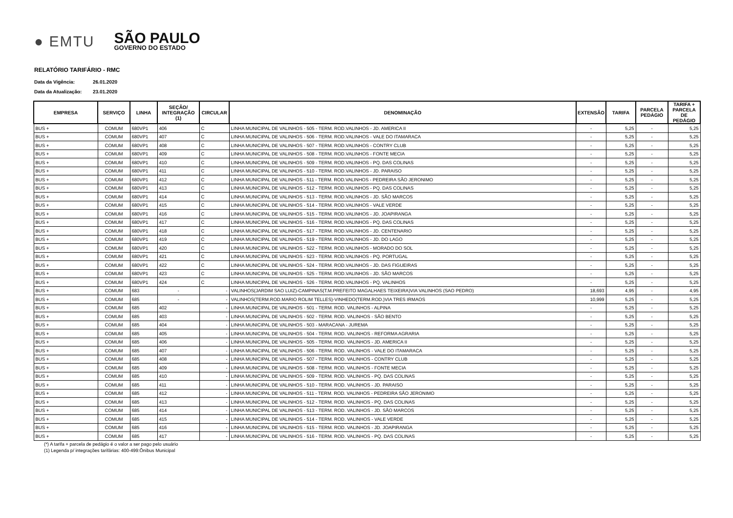● EMTU
SÃO PAULO
GOVERNO DO ESTADO
RELATÓRIO TARIFÁRIO - RMC
Data da Vigência: 26.01.2020
Data da Atualização: 23.01.2020
| EMPRESA | SERVIÇO | LINHA | SEÇÃO/ INTEGRAÇÃO (1) | CIRCULAR | DENOMINAÇÃO | EXTENSÃO | TARIFA | PARCELA PEDÁGIO | TARIFA + PARCELA DE PEDÁGIO |
| --- | --- | --- | --- | --- | --- | --- | --- | --- | --- |
| BUS + | COMUM | 680VP1 | 406 | C | LINHA MUNICIPAL DE VALINHOS - 505 - TERM. ROD.VALINHOS - JD. AMERICA II | - | 5,25 | - | 5,25 |
| BUS + | COMUM | 680VP1 | 407 | C | LINHA MUNICIPAL DE VALINHOS - 506 - TERM. ROD.VALINHOS - VALE DO ITAMARACA | - | 5,25 | - | 5,25 |
| BUS + | COMUM | 680VP1 | 408 | C | LINHA MUNICIPAL DE VALINHOS - 507 - TERM. ROD.VALINHOS - CONTRY CLUB | - | 5,25 | - | 5,25 |
| BUS + | COMUM | 680VP1 | 409 | C | LINHA MUNICIPAL DE VALINHOS - 508 - TERM. ROD.VALINHOS - FONTE MECIA | - | 5,25 | - | 5,25 |
| BUS + | COMUM | 680VP1 | 410 | C | LINHA MUNICIPAL DE VALINHOS - 509 - TERM. ROD.VALINHOS - PQ. DAS COLINAS | - | 5,25 | - | 5,25 |
| BUS + | COMUM | 680VP1 | 411 | C | LINHA MUNICIPAL DE VALINHOS - 510 - TERM. ROD.VALINHOS - JD. PARAISO | - | 5,25 | - | 5,25 |
| BUS + | COMUM | 680VP1 | 412 | C | LINHA MUNICIPAL DE VALINHOS - 511 - TERM. ROD.VALINHOS - PEDREIRA SÃO JERONIMO | - | 5,25 | - | 5,25 |
| BUS + | COMUM | 680VP1 | 413 | C | LINHA MUNICIPAL DE VALINHOS - 512 - TERM. ROD.VALINHOS - PQ. DAS COLINAS | - | 5,25 | - | 5,25 |
| BUS + | COMUM | 680VP1 | 414 | C | LINHA MUNICIPAL DE VALINHOS - 513 - TERM. ROD.VALINHOS - JD. SÃO MARCOS | - | 5,25 | - | 5,25 |
| BUS + | COMUM | 680VP1 | 415 | C | LINHA MUNICIPAL DE VALINHOS - 514 - TERM. ROD.VALINHOS - VALE VERDE | - | 5,25 | - | 5,25 |
| BUS + | COMUM | 680VP1 | 416 | C | LINHA MUNICIPAL DE VALINHOS - 515 - TERM. ROD.VALINHOS - JD. JOAPIRANGA | - | 5,25 | - | 5,25 |
| BUS + | COMUM | 680VP1 | 417 | C | LINHA MUNICIPAL DE VALINHOS - 516 - TERM. ROD.VALINHOS - PQ. DAS COLINAS | - | 5,25 | - | 5,25 |
| BUS + | COMUM | 680VP1 | 418 | C | LINHA MUNICIPAL DE VALINHOS - 517 - TERM. ROD.VALINHOS - JD. CENTENARIO | - | 5,25 | - | 5,25 |
| BUS + | COMUM | 680VP1 | 419 | C | LINHA MUNICIPAL DE VALINHOS - 519 - TERM. ROD.VALINHOS - JD. DO LAGO | - | 5,25 | - | 5,25 |
| BUS + | COMUM | 680VP1 | 420 | C | LINHA MUNICIPAL DE VALINHOS - 522 - TERM. ROD.VALINHOS - MORADO DO SOL | - | 5,25 | - | 5,25 |
| BUS + | COMUM | 680VP1 | 421 | C | LINHA MUNICIPAL DE VALINHOS - 523 - TERM. ROD.VALINHOS - PQ. PORTUGAL | - | 5,25 | - | 5,25 |
| BUS + | COMUM | 680VP1 | 422 | C | LINHA MUNICIPAL DE VALINHOS - 524 - TERM. ROD.VALINHOS - JD. DAS FIGUEIRAS | - | 5,25 | - | 5,25 |
| BUS + | COMUM | 680VP1 | 423 | C | LINHA MUNICIPAL DE VALINHOS - 525 - TERM. ROD.VALINHOS - JD. SÃO MARCOS | - | 5,25 | - | 5,25 |
| BUS + | COMUM | 680VP1 | 424 | C | LINHA MUNICIPAL DE VALINHOS - 526 - TERM. ROD.VALINHOS - PQ. VALINHOS | - | 5,25 | - | 5,25 |
| BUS + | COMUM | 683 | - | - | VALINHOS(JARDIM SAO LUIZ)-CAMPINAS(T.M.PREFEITO MAGALHAES TEIXEIRA)VIA VALINHOS (SAO PEDRO) | 18,693 | 4,95 | - | 4,95 |
| BUS + | COMUM | 685 | - | - | VALINHOS(TERM.ROD.MARIO ROLIM TELLES)-VINHEDO(TERM.ROD.)VIA TRES IRMAOS | 10,999 | 5,25 | - | 5,25 |
| BUS + | COMUM | 685 | 402 | - | LINHA MUNICIPAL DE VALINHOS - 501 - TERM. ROD. VALINHOS - ALPINA | - | 5,25 | - | 5,25 |
| BUS + | COMUM | 685 | 403 | - | LINHA MUNICIPAL DE VALINHOS - 502 - TERM. ROD. VALINHOS - SÃO BENTO | - | 5,25 | - | 5,25 |
| BUS + | COMUM | 685 | 404 | - | LINHA MUNICIPAL DE VALINHOS - 503 - MARACANA - JUREMA | - | 5,25 | - | 5,25 |
| BUS + | COMUM | 685 | 405 | - | LINHA MUNICIPAL DE VALINHOS - 504 - TERM. ROD. VALINHOS - REFORMA AGRARIA | - | 5,25 | - | 5,25 |
| BUS + | COMUM | 685 | 406 | - | LINHA MUNICIPAL DE VALINHOS - 505 - TERM. ROD. VALINHOS - JD. AMERICA II | - | 5,25 | - | 5,25 |
| BUS + | COMUM | 685 | 407 | - | LINHA MUNICIPAL DE VALINHOS - 506 - TERM. ROD. VALINHOS - VALE DO ITAMARACA | - | 5,25 | - | 5,25 |
| BUS + | COMUM | 685 | 408 | - | LINHA MUNICIPAL DE VALINHOS - 507 - TERM. ROD. VALINHOS - CONTRY CLUB | - | 5,25 | - | 5,25 |
| BUS + | COMUM | 685 | 409 | - | LINHA MUNICIPAL DE VALINHOS - 508 - TERM. ROD. VALINHOS - FONTE MECIA | - | 5,25 | - | 5,25 |
| BUS + | COMUM | 685 | 410 | - | LINHA MUNICIPAL DE VALINHOS - 509 - TERM. ROD. VALINHOS - PQ. DAS COLINAS | - | 5,25 | - | 5,25 |
| BUS + | COMUM | 685 | 411 | - | LINHA MUNICIPAL DE VALINHOS - 510 - TERM. ROD. VALINHOS - JD. PARAISO | - | 5,25 | - | 5,25 |
| BUS + | COMUM | 685 | 412 | - | LINHA MUNICIPAL DE VALINHOS - 511 - TERM. ROD. VALINHOS - PEDREIRA SÃO JERONIMO | - | 5,25 | - | 5,25 |
| BUS + | COMUM | 685 | 413 | - | LINHA MUNICIPAL DE VALINHOS - 512 - TERM. ROD. VALINHOS - PQ. DAS COLINAS | - | 5,25 | - | 5,25 |
| BUS + | COMUM | 685 | 414 | - | LINHA MUNICIPAL DE VALINHOS - 513 - TERM. ROD. VALINHOS - JD. SÃO MARCOS | - | 5,25 | - | 5,25 |
| BUS + | COMUM | 685 | 415 | - | LINHA MUNICIPAL DE VALINHOS - 514 - TERM. ROD. VALINHOS - VALE VERDE | - | 5,25 | - | 5,25 |
| BUS + | COMUM | 685 | 416 | - | LINHA MUNICIPAL DE VALINHOS - 515 - TERM. ROD. VALINHOS - JD. JOAPIRANGA | - | 5,25 | - | 5,25 |
| BUS + | COMUM | 685 | 417 | - | LINHA MUNICIPAL DE VALINHOS - 516 - TERM. ROD. VALINHOS - PQ. DAS COLINAS | - | 5,25 | - | 5,25 |
(*) A tarifa + parcela de pedágio é o valor a ser pago pelo usuário
(1) Legenda p/ integrações tarifárias: 400-499:Ônibus Municipal